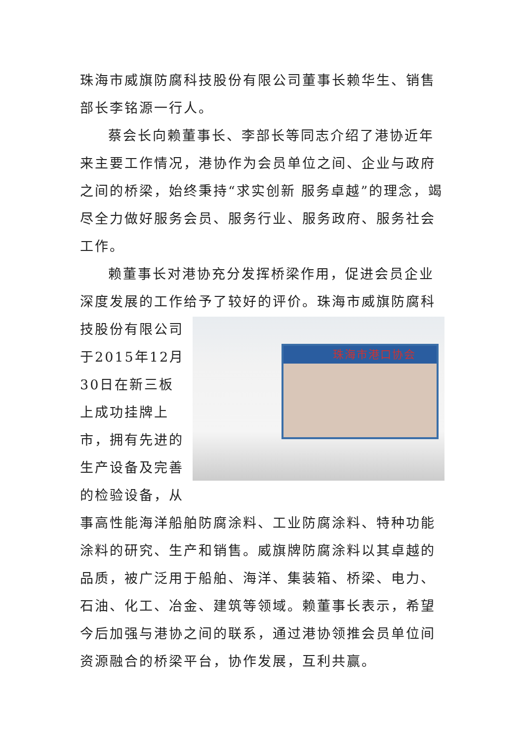珠海市威旗防腐科技股份有限公司董事长赖华生、销售部长李铭源一行人。
蔡会长向赖董事长、李部长等同志介绍了港协近年来主要工作情况，港协作为会员单位之间、企业与政府之间的桥梁，始终秉持“求实创新 服务卓越”的理念，竭尽全力做好服务会员、服务行业、服务政府、服务社会工作。
赖董事长对港协充分发挥桥梁作用，促进会员企业深度发展的工作给予了较好的评价。珠海市威旗防腐科技股份有 珠海市港口协会 限公司于2015年12月30日在新三板上成功挂牌上市，拥有先进的生产设备及完善的检验设备，从事高性能海洋船舶防腐涂料、工业防腐涂料、特种功能涂料的研究、生产和销售。威旗牌防腐涂料以其卓越的品质，被广泛用于船舶、海洋、集装箱、桥梁、电力、石油、化工、冶金、建筑等领域。赖董事长表示，希望今后加强与港协之间的联系，通过港协领推会员单位间资源融合的桥梁平台，协作发展，互利共赢。